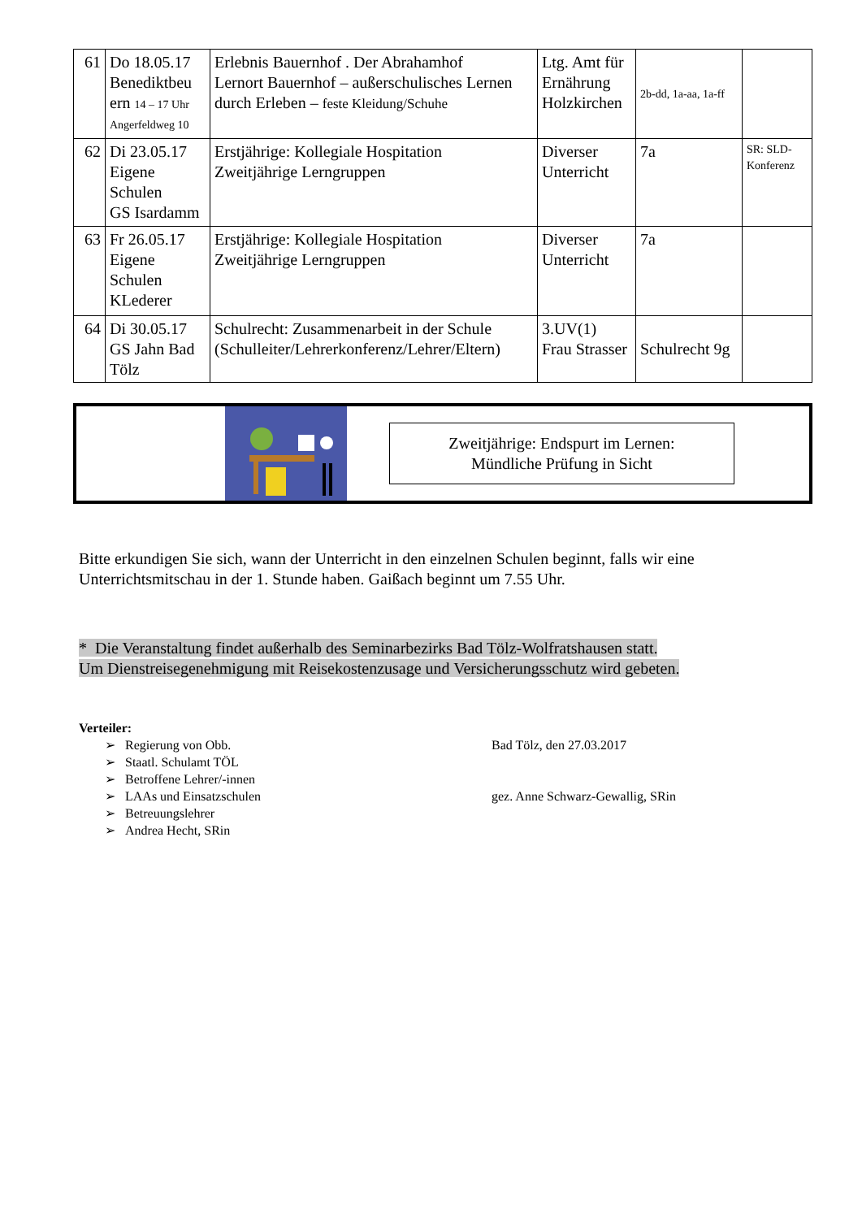| 61 | Do 18.05.17 Benediktbeu ern 14 – 17 Uhr Angerfeldweg 10 | Erlebnis Bauernhof . Der Abrahamhof Lernort Bauernhof – außerschulisches Lernen durch Erleben – feste Kleidung/Schuhe | Ltg. Amt für Ernährung Holzkirchen | 2b-dd, 1a-aa, 1a-ff | |
| 62 | Di 23.05.17 Eigene Schulen GS Isardamm | Erstjährige: Kollegiale Hospitation Zweitjährige Lerngruppen | Diverser Unterricht | 7a | SR: SLD-Konferenz |
| 63 | Fr 26.05.17 Eigene Schulen KLederer | Erstjährige: Kollegiale Hospitation Zweitjährige Lerngruppen | Diverser Unterricht | 7a | |
| 64 | Di 30.05.17 GS Jahn Bad Tölz | Schulrecht: Zusammenarbeit in der Schule (Schulleiter/Lehrerkonferenz/Lehrer/Eltern) | 3.UV(1) Frau Strasser | Schulrecht 9g | |
Zweitjährige: Endspurt im Lernen:
Mündliche Prüfung in Sicht
Bitte erkundigen Sie sich, wann der Unterricht in den einzelnen Schulen beginnt, falls wir eine Unterrichtsmitschau in der 1. Stunde haben. Gaißach beginnt um 7.55 Uhr.
* Die Veranstaltung findet außerhalb des Seminarbezirks Bad Tölz-Wolfratshausen statt.
Um Dienstreisegenehmigung mit Reisekostenzusage und Versicherungsschutz wird gebeten.
Verteiler:
➢ Regierung von Obb.
➢ Staatl. Schulamt TÖL
➢ Betroffene Lehrer/-innen
➢ LAAs und Einsatzschulen
➢ Betreuungslehrer
➢ Andrea Hecht, SRin
Bad Tölz, den 27.03.2017
gez. Anne Schwarz-Gewallig, SRin